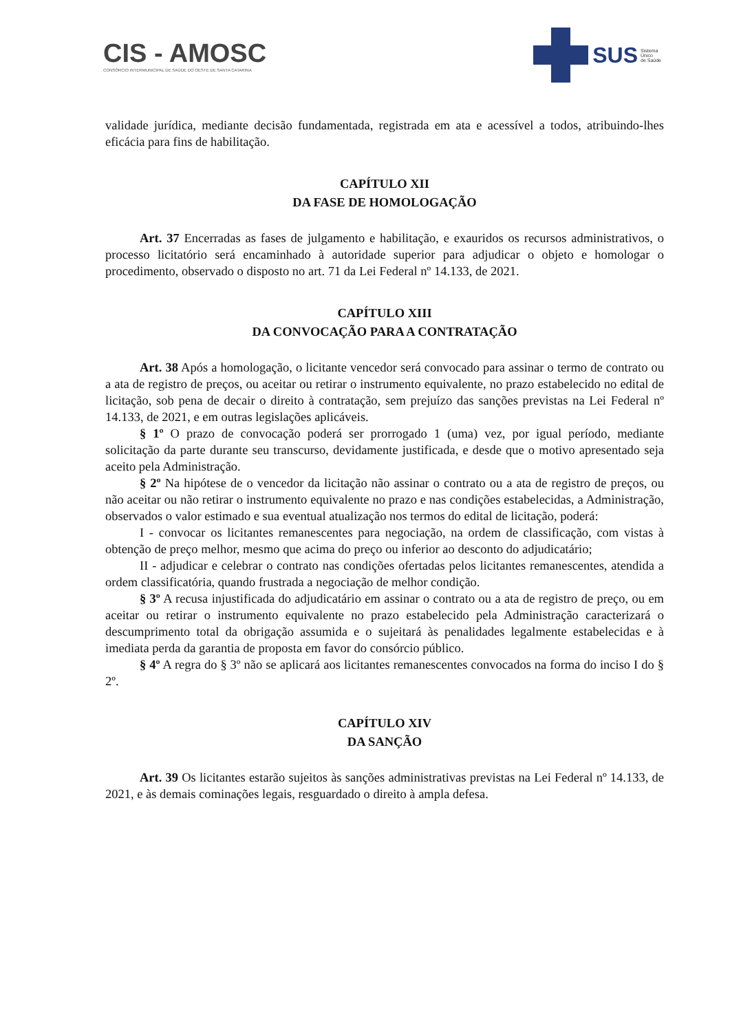CIS - AMOSC
CONSÓRCIO INTERMUNICIPAL DE SAÚDE DO OESTE DE SANTA CATARINA
SUS Sistema
Único
de Saúde
validade jurídica, mediante decisão fundamentada, registrada em ata e acessível a todos, atribuindo-lhes eficácia para fins de habilitação.
CAPÍTULO XII
DA FASE DE HOMOLOGAÇÃO
Art. 37 Encerradas as fases de julgamento e habilitação, e exauridos os recursos administrativos, o processo licitatório será encaminhado à autoridade superior para adjudicar o objeto e homologar o procedimento, observado o disposto no art. 71 da Lei Federal nº 14.133, de 2021.
CAPÍTULO XIII
DA CONVOCAÇÃO PARA A CONTRATAÇÃO
Art. 38 Após a homologação, o licitante vencedor será convocado para assinar o termo de contrato ou a ata de registro de preços, ou aceitar ou retirar o instrumento equivalente, no prazo estabelecido no edital de licitação, sob pena de decair o direito à contratação, sem prejuízo das sanções previstas na Lei Federal nº 14.133, de 2021, e em outras legislações aplicáveis.
§ 1º O prazo de convocação poderá ser prorrogado 1 (uma) vez, por igual período, mediante solicitação da parte durante seu transcurso, devidamente justificada, e desde que o motivo apresentado seja aceito pela Administração.
§ 2º Na hipótese de o vencedor da licitação não assinar o contrato ou a ata de registro de preços, ou não aceitar ou não retirar o instrumento equivalente no prazo e nas condições estabelecidas, a Administração, observados o valor estimado e sua eventual atualização nos termos do edital de licitação, poderá:
I - convocar os licitantes remanescentes para negociação, na ordem de classificação, com vistas à obtenção de preço melhor, mesmo que acima do preço ou inferior ao desconto do adjudicatário;
II - adjudicar e celebrar o contrato nas condições ofertadas pelos licitantes remanescentes, atendida a ordem classificatória, quando frustrada a negociação de melhor condição.
§ 3º A recusa injustificada do adjudicatário em assinar o contrato ou a ata de registro de preço, ou em aceitar ou retirar o instrumento equivalente no prazo estabelecido pela Administração caracterizará o descumprimento total da obrigação assumida e o sujeitará às penalidades legalmente estabelecidas e à imediata perda da garantia de proposta em favor do consórcio público.
§ 4º A regra do § 3º não se aplicará aos licitantes remanescentes convocados na forma do inciso I do § 2º.
CAPÍTULO XIV
DA SANÇÃO
Art. 39 Os licitantes estarão sujeitos às sanções administrativas previstas na Lei Federal nº 14.133, de 2021, e às demais cominações legais, resguardado o direito à ampla defesa.